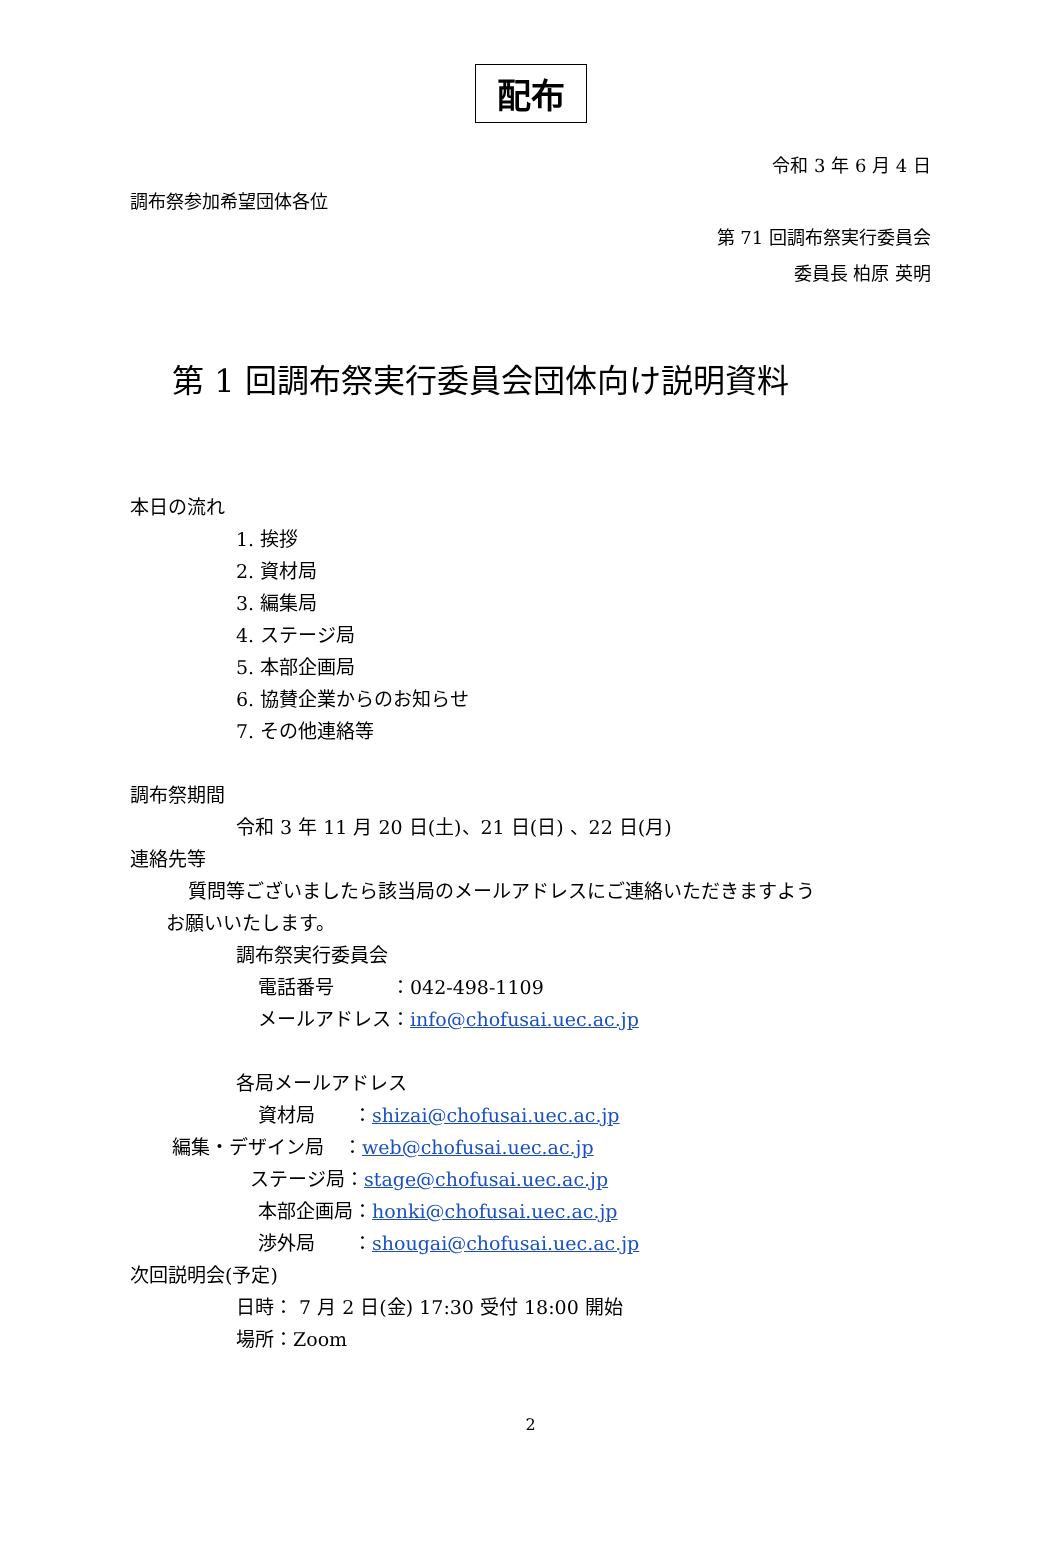配布
令和 3 年 6 月 4 日
調布祭参加希望団体各位
第 71 回調布祭実行委員会
委員長 柏原 英明
第 1 回調布祭実行委員会団体向け説明資料
本日の流れ
1. 挨拶
2. 資材局
3. 編集局
4. ステージ局
5. 本部企画局
6. 協賛企業からのお知らせ
7. その他連絡等
調布祭期間
令和 3 年 11 月 20 日(土)、21 日(日) 、22 日(月)
連絡先等
質問等ございましたら該当局のメールアドレスにご連絡いただきますよう
お願いいたします。
調布祭実行委員会
電話番号　　　：042-498-1109
メールアドレス：info@chofusai.uec.ac.jp
各局メールアドレス
資材局　　：shizai@chofusai.uec.ac.jp
編集・デザイン局　：web@chofusai.uec.ac.jp
ステージ局：stage@chofusai.uec.ac.jp
本部企画局：honki@chofusai.uec.ac.jp
渉外局　　：shougai@chofusai.uec.ac.jp
次回説明会(予定)
日時： 7 月 2 日(金) 17:30 受付 18:00 開始
場所：Zoom
2